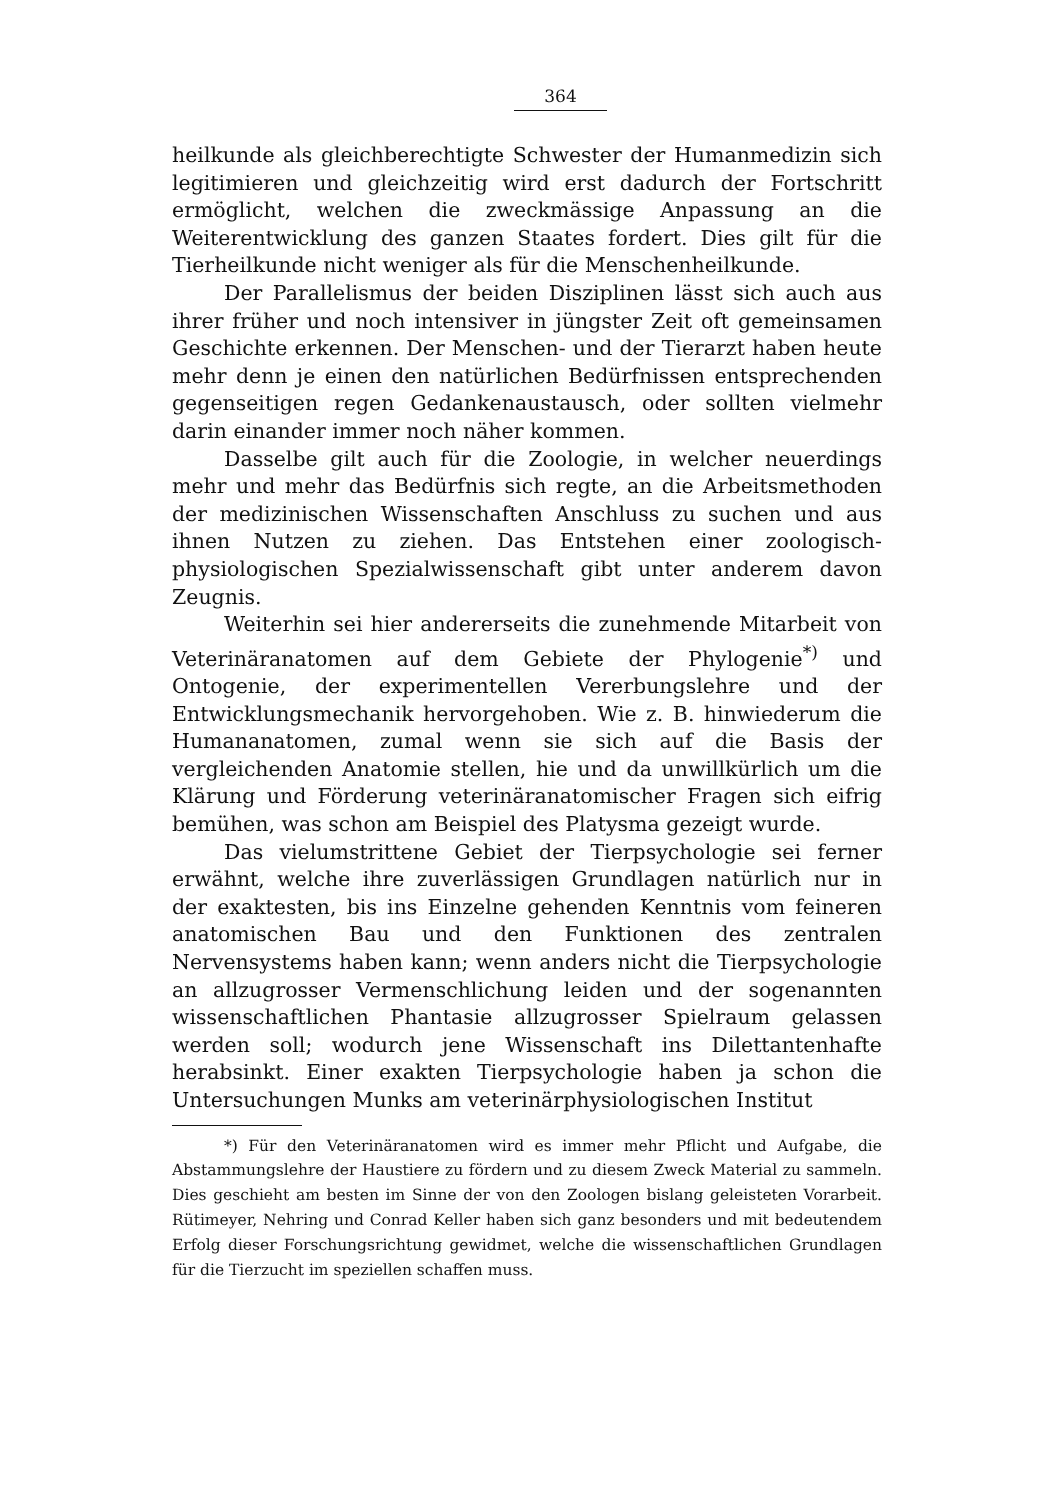364
heilkunde als gleichberechtigte Schwester der Humanmedizin sich legitimieren und gleichzeitig wird erst dadurch der Fortschritt ermöglicht, welchen die zweckmässige Anpassung an die Weiterentwicklung des ganzen Staates fordert. Dies gilt für die Tierheilkunde nicht weniger als für die Menschenheilkunde.
Der Parallelismus der beiden Disziplinen lässt sich auch aus ihrer früher und noch intensiver in jüngster Zeit oft gemeinsamen Geschichte erkennen. Der Menschen- und der Tierarzt haben heute mehr denn je einen den natürlichen Bedürfnissen entsprechenden gegenseitigen regen Gedankenaustausch, oder sollten vielmehr darin einander immer noch näher kommen.
Dasselbe gilt auch für die Zoologie, in welcher neuerdings mehr und mehr das Bedürfnis sich regte, an die Arbeitsmethoden der medizinischen Wissenschaften Anschluss zu suchen und aus ihnen Nutzen zu ziehen. Das Entstehen einer zoologisch-physiologischen Spezialwissenschaft gibt unter anderem davon Zeugnis.
Weiterhin sei hier andererseits die zunehmende Mitarbeit von Veterinäranatomen auf dem Gebiete der Phylogenie<sup>*)</sup> und Ontogenie, der experimentellen Vererbungslehre und der Entwicklungsmechanik hervorgehoben. Wie z. B. hinwiederum die Humananatomen, zumal wenn sie sich auf die Basis der vergleichenden Anatomie stellen, hie und da unwillkürlich um die Klärung und Förderung veterinäranatomischer Fragen sich eifrig bemühen, was schon am Beispiel des Platysma gezeigt wurde.
Das vielumstrittene Gebiet der Tierpsychologie sei ferner erwähnt, welche ihre zuverlässigen Grundlagen natürlich nur in der exaktesten, bis ins Einzelne gehenden Kenntnis vom feineren anatomischen Bau und den Funktionen des zentralen Nervensystems haben kann; wenn anders nicht die Tierpsychologie an allzugrosser Vermenschlichung leiden und der sogenannten wissenschaftlichen Phantasie allzugrosser Spielraum gelassen werden soll; wodurch jene Wissenschaft ins Dilettantenhafte herabsinkt. Einer exakten Tierpsychologie haben ja schon die Untersuchungen Munks am veterinärphysiologischen Institut
*) Für den Veterinäranatomen wird es immer mehr Pflicht und Aufgabe, die Abstammungslehre der Haustiere zu fördern und zu diesem Zweck Material zu sammeln. Dies geschieht am besten im Sinne der von den Zoologen bislang geleisteten Vorarbeit. Rütimeyer, Nehring und Conrad Keller haben sich ganz besonders und mit bedeutendem Erfolg dieser Forschungsrichtung gewidmet, welche die wissenschaftlichen Grundlagen für die Tierzucht im speziellen schaffen muss.